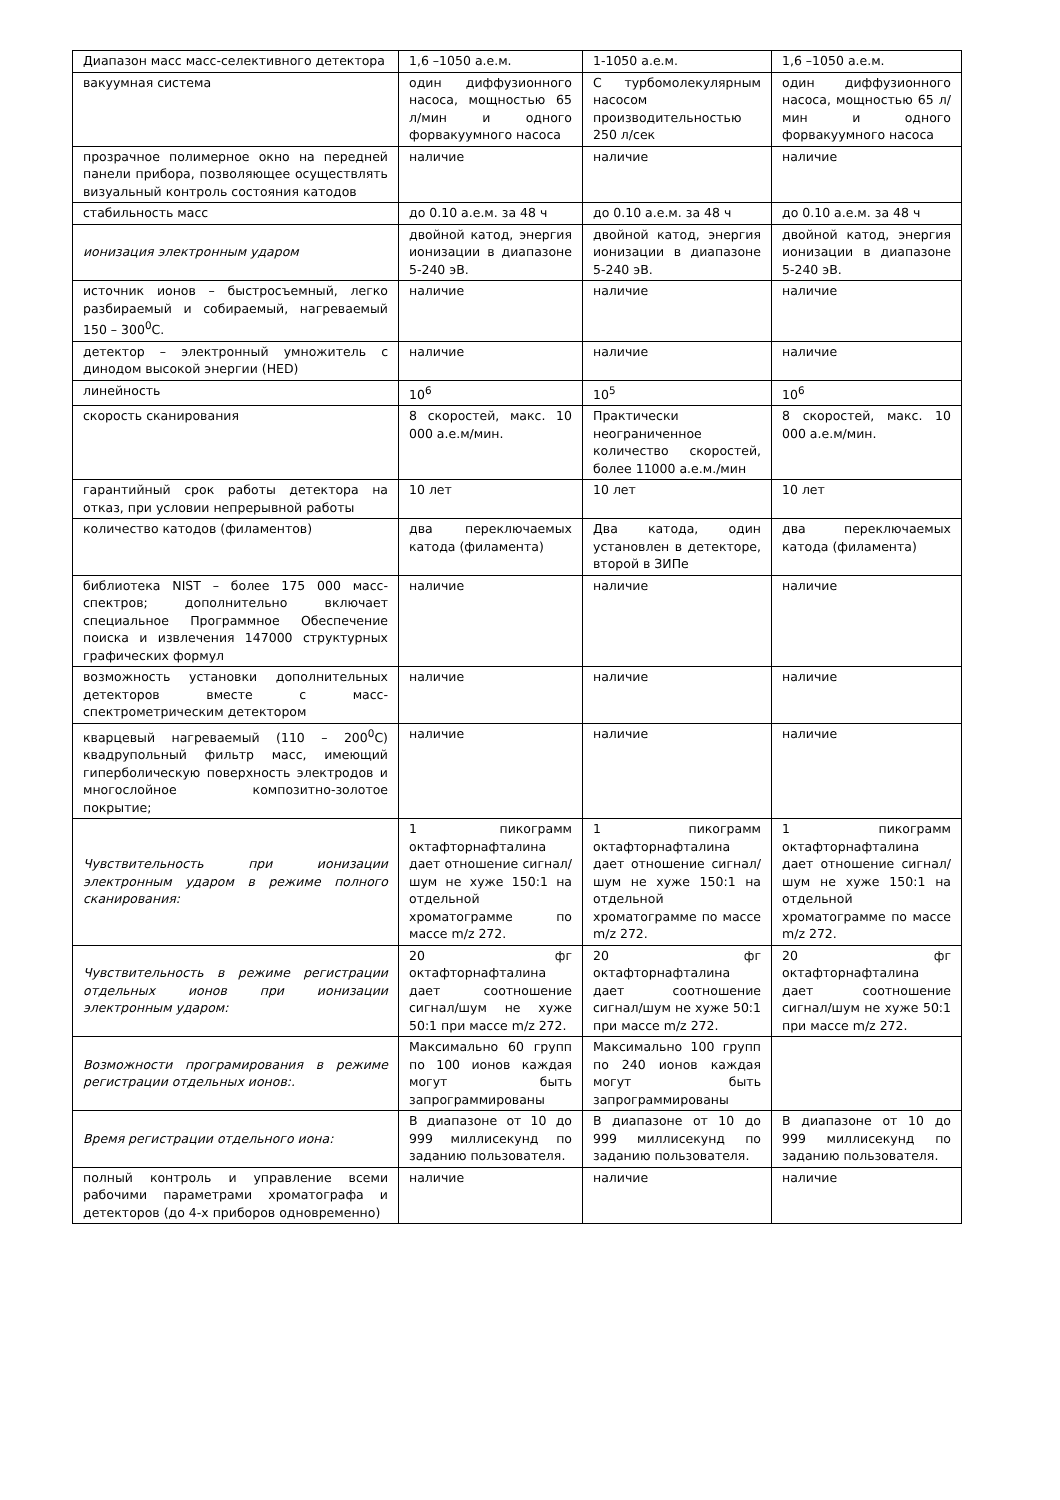| Диапазон масс масс-селективного детектора | 1,6 –1050 а.е.м. | 1-1050 а.е.м. | 1,6 –1050 а.е.м. |
| вакуумная система | один диффузионного насоса, мощностью 65 л/мин и одного форвакуумного насоса | С турбомолекулярным насосом производительностью 250 л/сек | один диффузионного насоса, мощностью 65 л/мин и одного форвакуумного насоса |
| прозрачное полимерное окно на передней панели прибора, позволяющее осуществлять визуальный контроль состояния катодов | наличие | наличие | наличие |
| стабильность масс | до 0.10 а.е.м. за 48 ч | до 0.10 а.е.м. за 48 ч | до 0.10 а.е.м. за 48 ч |
| ионизация электронным ударом | двойной катод, энергия ионизации в диапазоне 5-240 эВ. | двойной катод, энергия ионизации в диапазоне 5-240 эВ. | двойной катод, энергия ионизации в диапазоне 5-240 эВ. |
| источник ионов – быстросъемный, легко разбираемый и собираемый, нагреваемый 150 – 300<sup>0</sup>С. | наличие | наличие | наличие |
| детектор – электронный умножитель с динодом высокой энергии (HED) | наличие | наличие | наличие |
| линейность | 10<sup>6</sup> | 10<sup>5</sup> | 10<sup>6</sup> |
| скорость сканирования | 8 скоростей, макс. 10 000 а.е.м/мин. | Практически неограниченное количество скоростей, более 11000 а.е.м./мин | 8 скоростей, макс. 10 000 а.е.м/мин. |
| гарантийный срок работы детектора на отказ, при условии непрерывной работы | 10 лет | 10 лет | 10 лет |
| количество катодов (филаментов) | два переключаемых катода (филамента) | Два катода, один установлен в детекторе, второй в ЗИПе | два переключаемых катода (филамента) |
| библиотека NIST – более 175 000 масс-спектров; дополнительно включает специальное Программное Обеспечение поиска и извлечения 147000 структурных графических формул | наличие | наличие | наличие |
| возможность установки дополнительных детекторов вместе с масс-спектрометрическим детектором | наличие | наличие | наличие |
| кварцевый нагреваемый (110 – 200<sup>0</sup>С) квадрупольный фильтр масс, имеющий гиперболическую поверхность электродов и многослойное композитно-золотое покрытие; | наличие | наличие | наличие |
| Чувствительность при ионизации электронным ударом в режиме полного сканирования: | 1 пикограмм октафторнафталина дает отношение сигнал/шум не хуже 150:1 на отдельной хроматограмме по массе m/z 272. | 1 пикограмм октафторнафталина дает отношение сигнал/шум не хуже 150:1 на отдельной хроматограмме по массе m/z 272. | 1 пикограмм октафторнафталина дает отношение сигнал/шум не хуже 150:1 на отдельной хроматограмме по массе m/z 272. |
| Чувствительность в режиме регистрации отдельных ионов при ионизации электронным ударом: | 20 фг октафторнафталина дает соотношение сигнал/шум не хуже 50:1 при массе m/z 272. | 20 фг октафторнафталина дает соотношение сигнал/шум не хуже 50:1 при массе m/z 272. | 20 фг октафторнафталина дает соотношение сигнал/шум не хуже 50:1 при массе m/z 272. |
| Возможности програмирования в режиме регистрации отдельных ионов:. | Максимально 60 групп по 100 ионов каждая могут быть запрограммированы | Максимально 100 групп по 240 ионов каждая могут быть запрограммированы | |
| Время регистрации отдельного иона: | В диапазоне от 10 до 999 миллисекунд по заданию пользователя. | В диапазоне от 10 до 999 миллисекунд по заданию пользователя. | В диапазоне от 10 до 999 миллисекунд по заданию пользователя. |
| полный контроль и управление всеми рабочими параметрами хроматографа и детекторов (до 4-х приборов одновременно) | наличие | наличие | наличие |